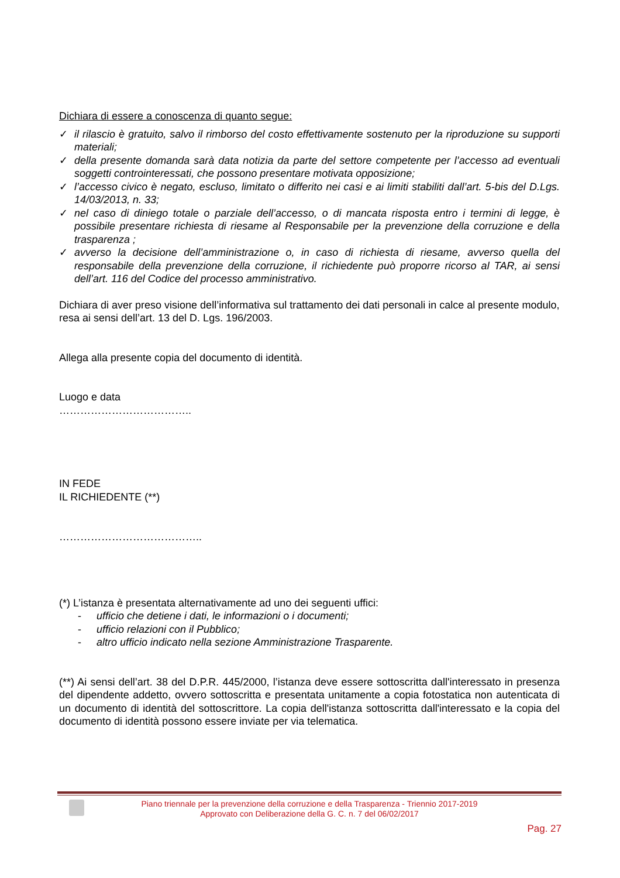Dichiara di essere a conoscenza di quanto segue:
✓ il rilascio è gratuito, salvo il rimborso del costo effettivamente sostenuto per la riproduzione su supporti materiali;
✓ della presente domanda sarà data notizia da parte del settore competente per l’accesso ad eventuali soggetti controinteressati, che possono presentare motivata opposizione;
✓ l’accesso civico è negato, escluso, limitato o differito nei casi e ai limiti stabiliti dall’art. 5-bis del D.Lgs. 14/03/2013, n. 33;
✓ nel caso di diniego totale o parziale dell’accesso, o di mancata risposta entro i termini di legge, è possibile presentare richiesta di riesame al Responsabile per la prevenzione della corruzione e della trasparenza ;
✓ avverso la decisione dell’amministrazione o, in caso di richiesta di riesame, avverso quella del responsabile della prevenzione della corruzione, il richiedente può proporre ricorso al TAR, ai sensi dell’art. 116 del Codice del processo amministrativo.
Dichiara di aver preso visione dell’informativa sul trattamento dei dati personali in calce al presente modulo, resa ai sensi dell’art. 13 del D. Lgs. 196/2003.
Allega alla presente copia del documento di identità.
Luogo e data
………………………………..
IN FEDE
IL RICHIEDENTE (**)
…………………………………..
(*) L’istanza è presentata alternativamente ad uno dei seguenti uffici:
- ufficio che detiene i dati, le informazioni o i documenti;
- ufficio relazioni con il Pubblico;
- altro ufficio indicato nella sezione Amministrazione Trasparente.
(**) Ai sensi dell’art. 38 del D.P.R. 445/2000, l’istanza deve essere sottoscritta dall'interessato in presenza del dipendente addetto, ovvero sottoscritta e presentata unitamente a copia fotostatica non autenticata di un documento di identità del sottoscrittore. La copia dell'istanza sottoscritta dall'interessato e la copia del documento di identità possono essere inviate per via telematica.
Piano triennale per la prevenzione della corruzione e della Trasparenza - Triennio 2017-2019
Approvato con Deliberazione della G. C. n. 7 del 06/02/2017
Pag. 27